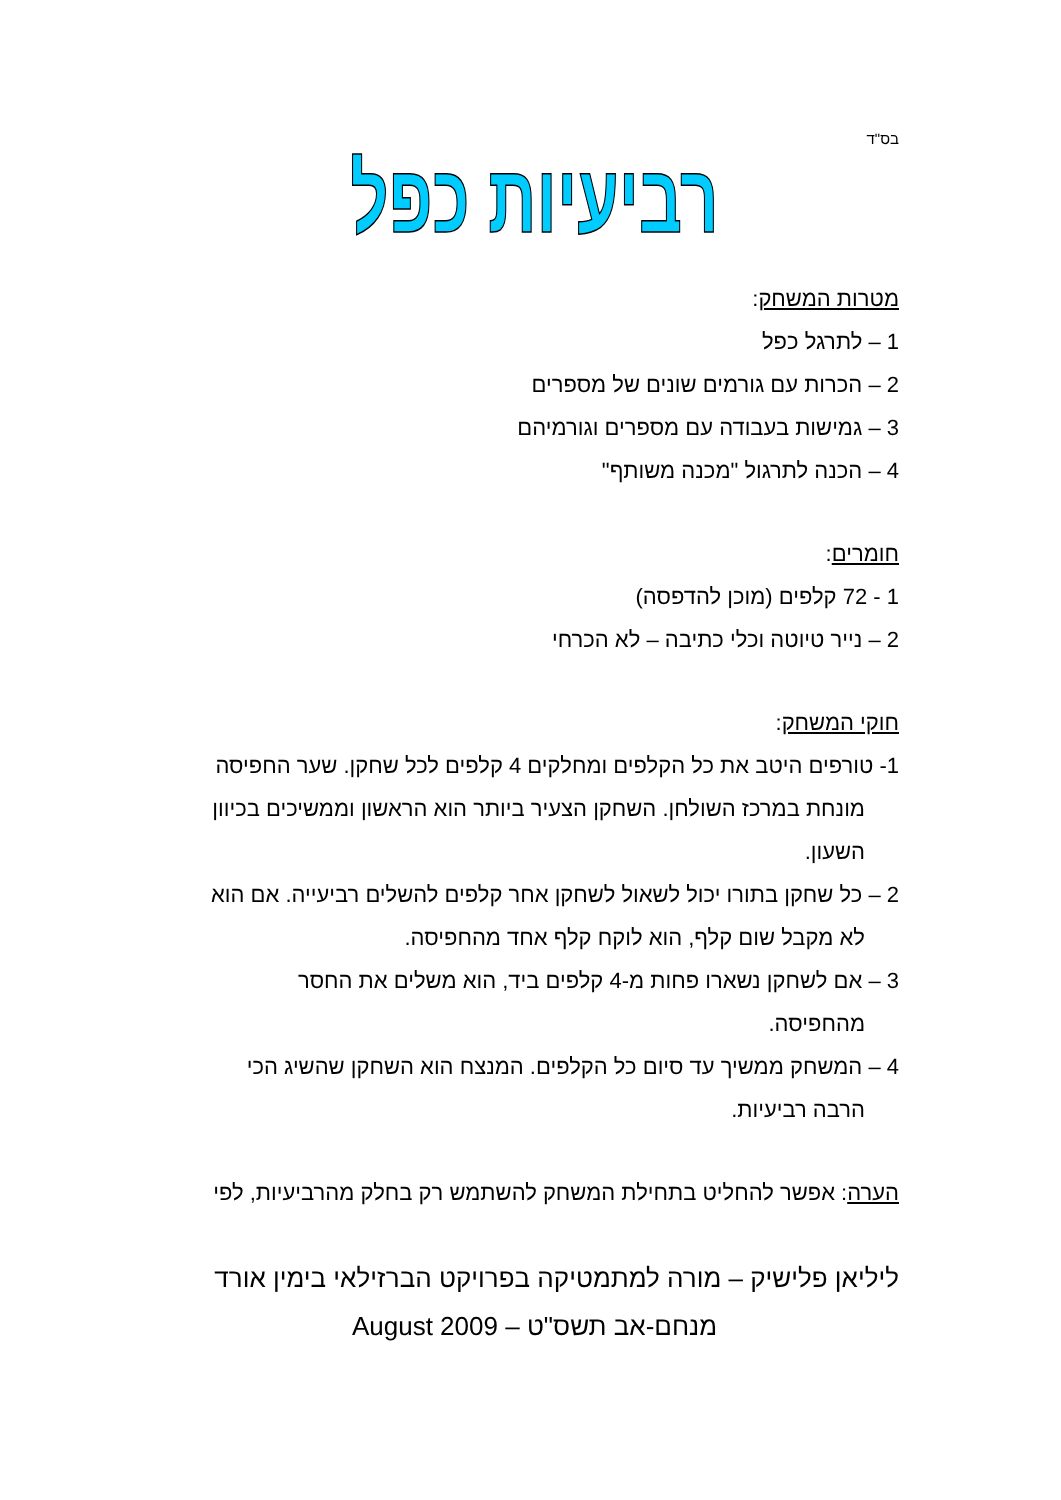בס"ד
רביעיות כפל
מטרות המשחק:
1 – לתרגל כפל
2 – הכרות עם גורמים שונים של מספרים
3 – גמישות בעבודה עם מספרים וגורמיהם
4 – הכנה לתרגול "מכנה משותף"
חומרים:
1 - 72 קלפים (מוכן להדפסה)
2 – נייר טיוטה וכלי כתיבה – לא הכרחי
חוקי המשחק:
1- טורפים היטב את כל הקלפים ומחלקים 4 קלפים לכל שחקן. שער החפיסה
מונחת במרכז השולחן. השחקן הצעיר ביותר הוא הראשון וממשיכים בכיוון השעון.
2 – כל שחקן בתורו יכול לשאול לשחקן אחר קלפים להשלים רביעייה. אם הוא
לא מקבל שום קלף, הוא לוקח קלף אחד מהחפיסה.
3 – אם לשחקן נשארו פחות מ-4 קלפים ביד, הוא משלים את החסר
מהחפיסה.
4 – המשחק ממשיך עד סיום כל הקלפים. המנצח הוא השחקן שהשיג הכי
הרבה רביעיות.
הערה: אפשר להחליט בתחילת המשחק להשתמש רק בחלק מהרביעיות, לפי
ליליאן פלישיק – מורה למתמטיקה בפרויקט הברזילאי בימין אורד
מנחם-אב תשס"ט – August 2009